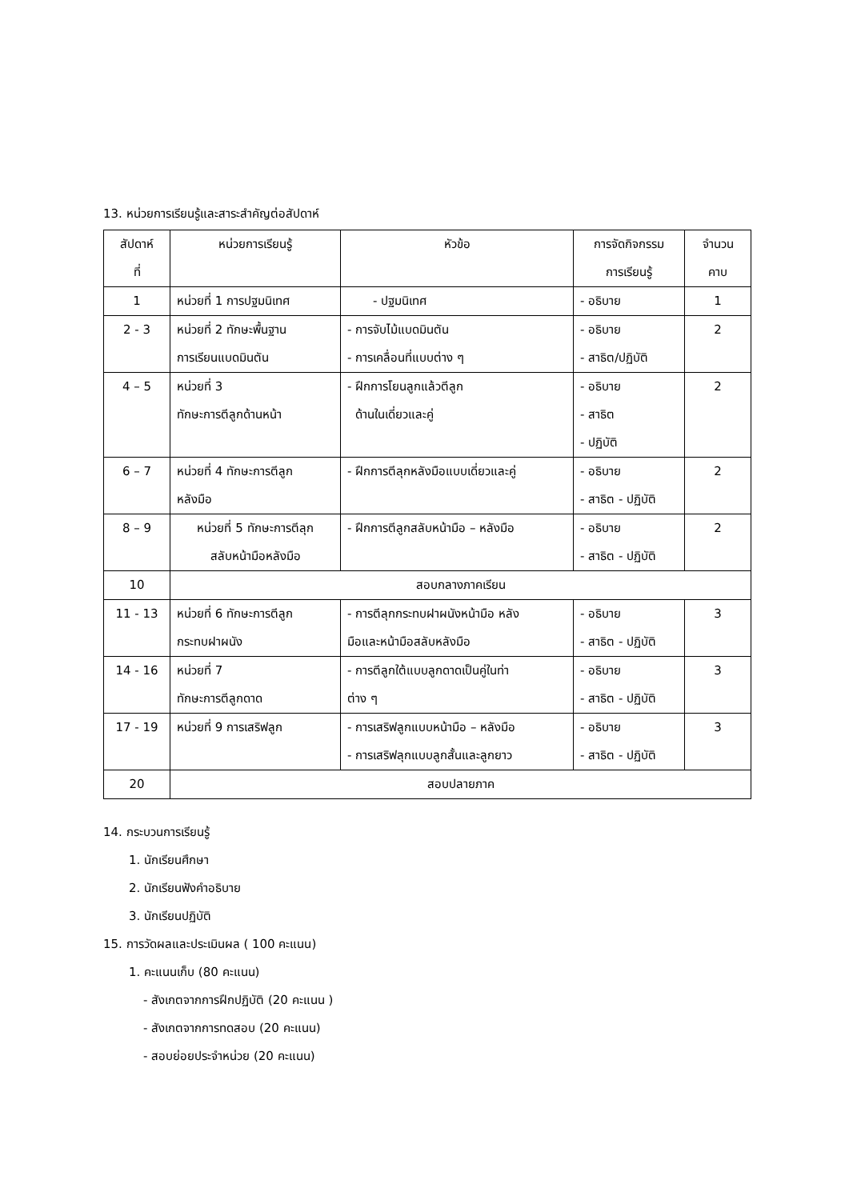13. หน่วยการเรียนรู้และสาระสำคัญต่อสัปดาห์
| สัปดาห์ ที่ | หน่วยการเรียนรู้ | หัวข้อ | การจัดกิจกรรม การเรียนรู้ | จำนวน คาบ |
| --- | --- | --- | --- | --- |
| 1 | หน่วยที่ 1 การปฐมนิเทศ | - ปฐมนิเทศ | - อธิบาย | 1 |
| 2 - 3 | หน่วยที่ 2 ทักษะพื้นฐาน การเรียนแบดมินตัน | - การจับไม้แบดมินตัน - การเคลื่อนที่แบบต่าง ๆ | - อธิบาย - สาธิต/ปฏิบัติ | 2 |
| 4 – 5 | หน่วยที่ 3 ทักษะการตีลูกด้านหน้า | - ฝึกการโยนลูกแล้วตีลูก ด้านในเดี่ยวและคู่ | - อธิบาย - สาธิต - ปฏิบัติ | 2 |
| 6 – 7 | หน่วยที่ 4 ทักษะการตีลูก หลังมือ | - ฝึกการตีลุกหลังมือแบบเดี่ยวและคู่ | - อธิบาย - สาธิต - ปฏิบัติ | 2 |
| 8 – 9 | หน่วยที่ 5 ทักษะการตีลุก สลับหน้ามือหลังมือ | - ฝึกการตีลูกสลับหน้ามือ – หลังมือ | - อธิบาย - สาธิต - ปฏิบัติ | 2 |
| 10 | สอบกลางภาคเรียน | | | |
| 11 - 13 | หน่วยที่ 6 ทักษะการตีลูก กระทบฝาผนัง | - การตีลุกกระทบฝาผนังหน้ามือ หลัง มือและหน้ามือสลับหลังมือ | - อธิบาย - สาธิต - ปฏิบัติ | 3 |
| 14 - 16 | หน่วยที่ 7 ทักษะการตีลูกดาด | - การตีลูกใต้แบบลูกดาดเป็นคู่ในท่า ต่าง ๆ | - อธิบาย - สาธิต - ปฏิบัติ | 3 |
| 17 - 19 | หน่วยที่ 9 การเสริฟลูก | - การเสริฟลูกแบบหน้ามือ – หลังมือ - การเสริฟลุกแบบลูกสั้นและลูกยาว | - อธิบาย - สาธิต - ปฏิบัติ | 3 |
| 20 | สอบปลายภาค | | | |
14. กระบวนการเรียนรู้
1. นักเรียนศึกษา
2. นักเรียนฟังคำอธิบาย
3. นักเรียนปฏิบัติ
15. การวัดผลและประเมินผล ( 100 คะแนน)
1. คะแนนเก็บ (80 คะแนน)
- สังเกตจากการฝึกปฏิบัติ (20 คะแนน )
- สังเกตจากการทดสอบ (20 คะแนน)
- สอบย่อยประจำหน่วย (20 คะแนน)